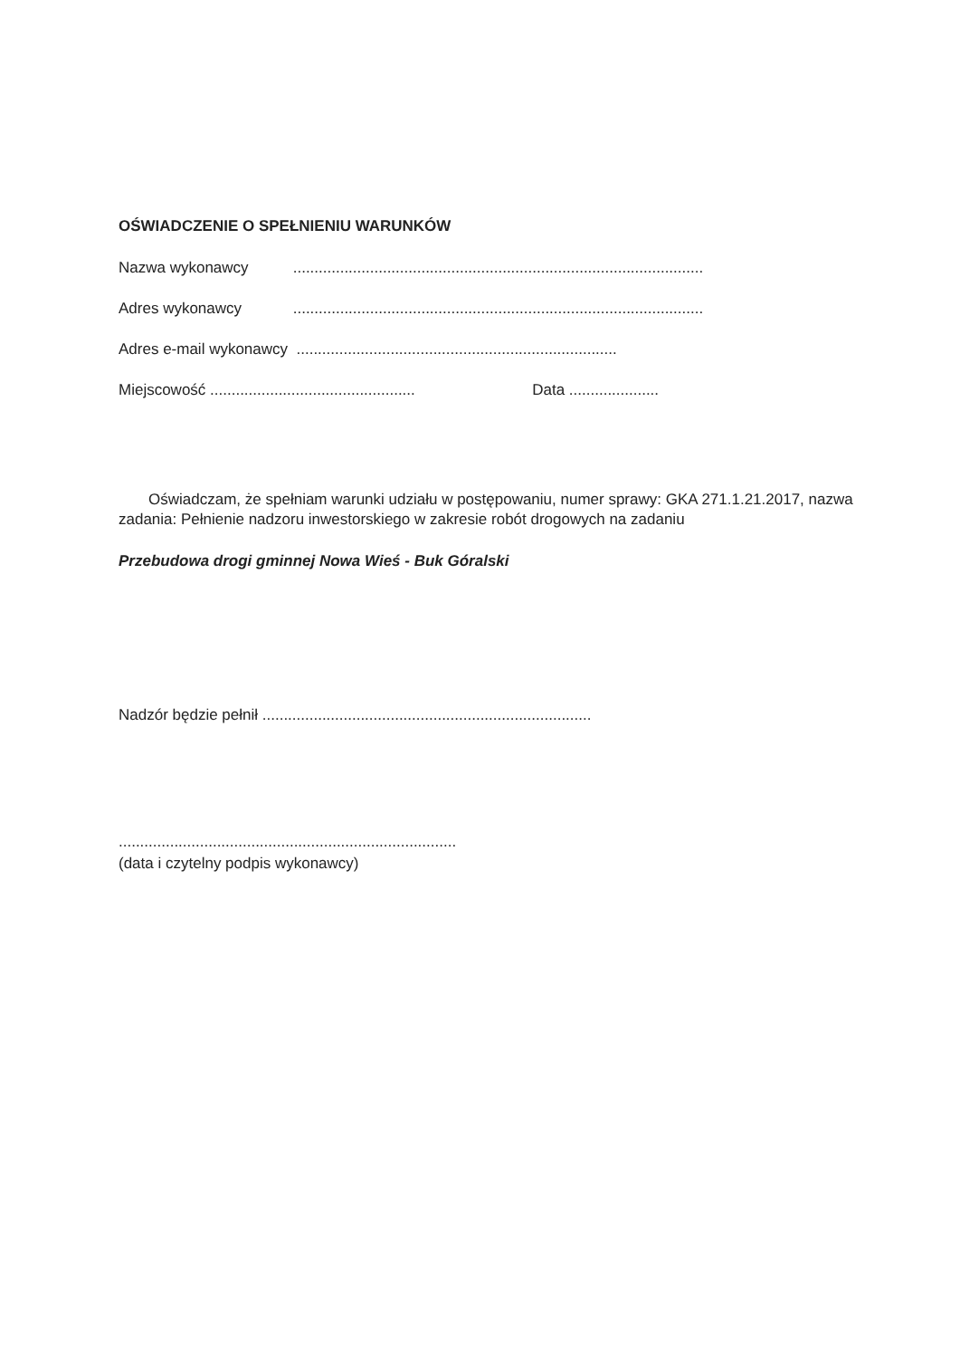OŚWIADCZENIE O SPEŁNIENIU WARUNKÓW
Nazwa wykonawcy ................................................................................................
Adres wykonawcy ................................................................................................
Adres e-mail wykonawcy ...........................................................................
Miejscowość ................................................ Data .....................
Oświadczam, że spełniam warunki udziału w postępowaniu, numer sprawy: GKA 271.1.21.2017, nazwa zadania: Pełnienie nadzoru inwestorskiego w zakresie robót drogowych na zadaniu
Przebudowa drogi gminnej Nowa Wieś - Buk Góralski
Nadzór będzie pełnił .............................................................................
...............................................................................
(data i czytelny podpis wykonawcy)